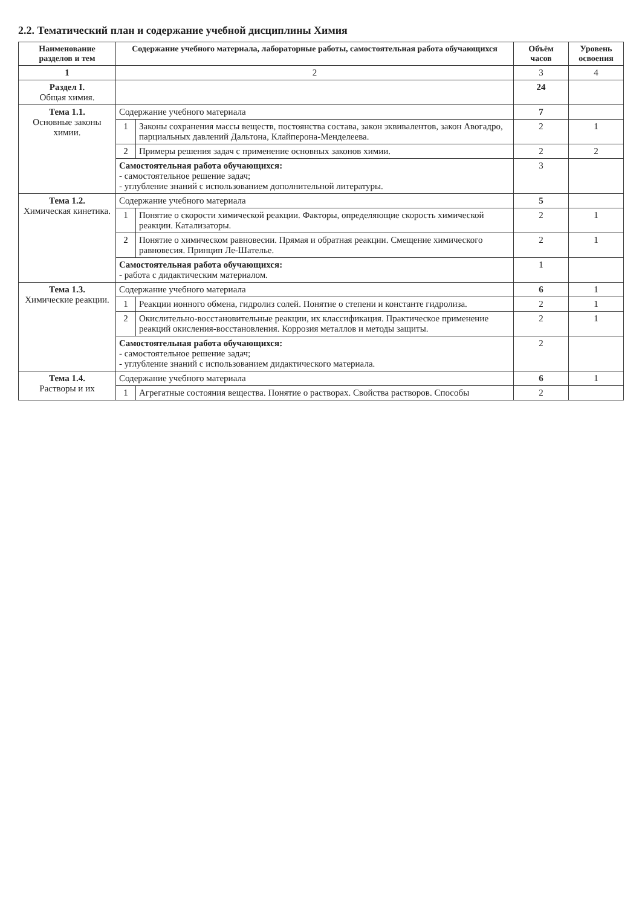2.2. Тематический план и содержание учебной дисциплины Химия
| Наименование разделов и тем | Содержание учебного материала, лабораторные работы, самостоятельная работа обучающихся | | Объём часов | Уровень освоения |
| --- | --- | --- | --- | --- |
| 1 | 2 | | 3 | 4 |
| Раздел I. Общая химия. | | | 24 | |
| Тема 1.1. Основные законы химии. | Содержание учебного материала | | 7 | |
| | 1 | Законы сохранения массы веществ, постоянства состава, закон эквивалентов, закон Авогадро, парциальных давлений Дальтона, Клайперона-Менделеева. | 2 | 1 |
| | 2 | Примеры решения задач с применение основных законов химии. | 2 | 2 |
| | Самостоятельная работа обучающихся: - самостоятельное решение задач; - углубление знаний с использованием дополнительной литературы. | | 3 | |
| Тема 1.2. Химическая кинетика. | Содержание учебного материала | | 5 | |
| | 1 | Понятие о скорости химической реакции. Факторы, определяющие скорость химической реакции. Катализаторы. | 2 | 1 |
| | 2 | Понятие о химическом равновесии. Прямая и обратная реакции. Смещение химического равновесия. Принцип Ле-Шателье. | 2 | 1 |
| | Самостоятельная работа обучающихся: - работа с дидактическим материалом. | | 1 | |
| Тема 1.3. Химические реакции. | Содержание учебного материала | | 6 | 1 |
| | 1 | Реакции ионного обмена, гидролиз солей. Понятие о степени и константе гидролиза. | 2 | 1 |
| | 2 | Окислительно-восстановительные реакции, их классификация. Практическое применение реакций окисления-восстановления. Коррозия металлов и методы защиты. | 2 | 1 |
| | Самостоятельная работа обучающихся: - самостоятельное решение задач; - углубление знаний с использованием дидактического материала. | | 2 | |
| Тема 1.4. Растворы и их | Содержание учебного материала | | 6 | 1 |
| | 1 | Агрегатные состояния вещества. Понятие о растворах. Свойства растворов. Способы | 2 | |